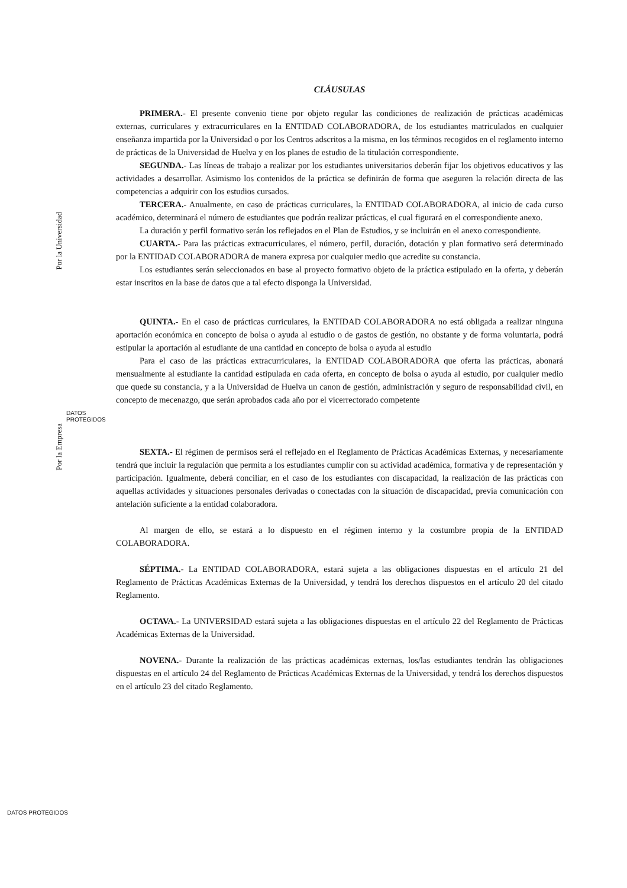CLÁUSULAS
PRIMERA.- El presente convenio tiene por objeto regular las condiciones de realización de prácticas académicas externas, curriculares y extracurriculares en la ENTIDAD COLABORADORA, de los estudiantes matriculados en cualquier enseñanza impartida por la Universidad o por los Centros adscritos a la misma, en los términos recogidos en el reglamento interno de prácticas de la Universidad de Huelva y en los planes de estudio de la titulación correspondiente.
SEGUNDA.- Las líneas de trabajo a realizar por los estudiantes universitarios deberán fijar los objetivos educativos y las actividades a desarrollar. Asimismo los contenidos de la práctica se definirán de forma que aseguren la relación directa de las competencias a adquirir con los estudios cursados.
TERCERA.- Anualmente, en caso de prácticas curriculares, la ENTIDAD COLABORADORA, al inicio de cada curso académico, determinará el número de estudiantes que podrán realizar prácticas, el cual figurará en el correspondiente anexo.
La duración y perfil formativo serán los reflejados en el Plan de Estudios, y se incluirán en el anexo correspondiente.
CUARTA.- Para las prácticas extracurriculares, el número, perfil, duración, dotación y plan formativo será determinado por la ENTIDAD COLABORADORA de manera expresa por cualquier medio que acredite su constancia.
Los estudiantes serán seleccionados en base al proyecto formativo objeto de la práctica estipulado en la oferta, y deberán estar inscritos en la base de datos que a tal efecto disponga la Universidad.
QUINTA.- En el caso de prácticas curriculares, la ENTIDAD COLABORADORA no está obligada a realizar ninguna aportación económica en concepto de bolsa o ayuda al estudio o de gastos de gestión, no obstante y de forma voluntaria, podrá estipular la aportación al estudiante de una cantidad en concepto de bolsa o ayuda al estudio
Para el caso de las prácticas extracurriculares, la ENTIDAD COLABORADORA que oferta las prácticas, abonará mensualmente al estudiante la cantidad estipulada en cada oferta, en concepto de bolsa o ayuda al estudio, por cualquier medio que quede su constancia, y a la Universidad de Huelva un canon de gestión, administración y seguro de responsabilidad civil, en concepto de mecenazgo, que serán aprobados cada año por el vicerrectorado competente
SEXTA.- El régimen de permisos será el reflejado en el Reglamento de Prácticas Académicas Externas, y necesariamente tendrá que incluir la regulación que permita a los estudiantes cumplir con su actividad académica, formativa y de representación y participación. Igualmente, deberá conciliar, en el caso de los estudiantes con discapacidad, la realización de las prácticas con aquellas actividades y situaciones personales derivadas o conectadas con la situación de discapacidad, previa comunicación con antelación suficiente a la entidad colaboradora.
Al margen de ello, se estará a lo dispuesto en el régimen interno y la costumbre propia de la ENTIDAD COLABORADORA.
SÉPTIMA.- La ENTIDAD COLABORADORA, estará sujeta a las obligaciones dispuestas en el artículo 21 del Reglamento de Prácticas Académicas Externas de la Universidad, y tendrá los derechos dispuestos en el artículo 20 del citado Reglamento.
OCTAVA.- La UNIVERSIDAD estará sujeta a las obligaciones dispuestas en el artículo 22 del Reglamento de Prácticas Académicas Externas de la Universidad.
NOVENA.- Durante la realización de las prácticas académicas externas, los/las estudiantes tendrán las obligaciones dispuestas en el artículo 24 del Reglamento de Prácticas Académicas Externas de la Universidad, y tendrá los derechos dispuestos en el artículo 23 del citado Reglamento.
Por la Universidad
DATOS
PROTEGIDOS
Por la Empresa
DATOS PROTEGIDOS